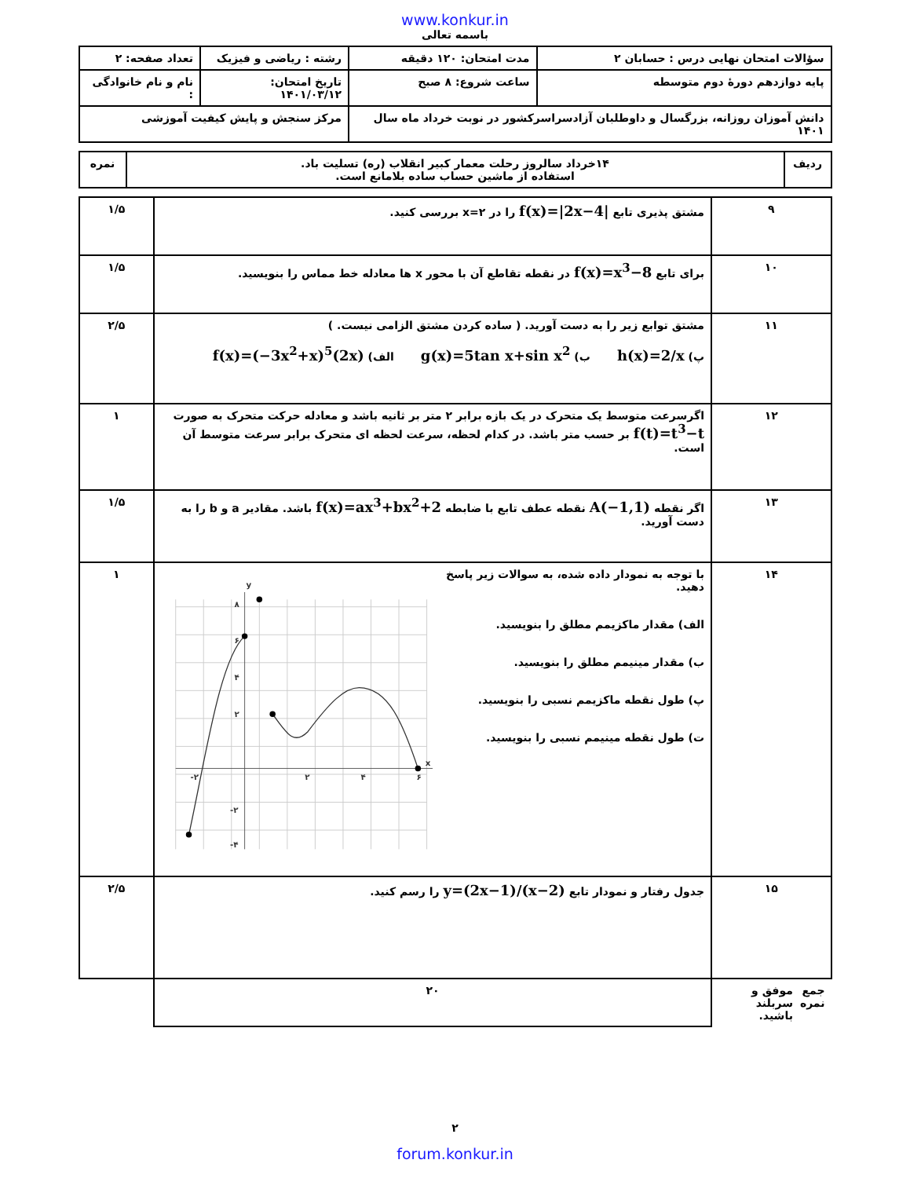www.konkur.in
باسمه تعالی
| سؤالات امتحان نهایی درس : حسابان ۲ | مدت امتحان: ۱۲۰ دقیقه | رشته : ریاضی و فیزیک | تعداد صفحه: ۲ |
| پایه دوازدهم دورهٔ دوم متوسطه | ساعت شروع: ۸ صبح | تاریخ امتحان: ۱۴۰۱/۰۳/۱۲ | نام و نام خانوادگی : |
| دانش آموزان روزانه، بزرگسال و داوطلبان آزادسراسرکشور در نوبت خرداد ماه سال ۱۴۰۱ | | مرکز سنجش و پایش کیفیت آموزشی | |
| ردیف | ۱۴خرداد سالروز رحلت معمار کبیر انقلاب (ره) تسلیت باد. استفاده از ماشین حساب ساده بلامانع است. | نمره |
| ۹ | مشتق پذیری تابع f(x)=/2x−4/ را در x=۲ بررسی کنید. | ۱/۵ |
| ۱۰ | برای تابع f(x)=x<sup>3</sup>−8 در نقطه تقاطع آن با محور x ها معادله خط مماس را بنویسید. | ۱/۵ |
| ۱۱ | مشتق توابع زیر را به دست آورید. ( ساده کردن مشتق الزامی نیست. ) پ) h(x)=2/x ب) g(x)=5tan x+sin x<sup>2</sup> الف) f(x)=(−3x<sup>2</sup>+x)<sup>5</sup>(2x) | ۲/۵ |
| ۱۲ | اگرسرعت متوسط یک متحرک در یک بازه برابر ۲ متر بر ثانیه باشد و معادله حرکت متحرک به صورت f(t)=t<sup>3</sup>−t بر حسب متر باشد. در کدام لحظه، سرعت لحظه ای متحرک برابر سرعت متوسط آن است. | ۱ |
| ۱۳ | اگر نقطه A(−1,1) نقطه عطف تابع با ضابطه f(x)=ax<sup>3</sup>+bx<sup>2</sup>+2 باشد. مقادیر a و b را به دست آورید. | ۱/۵ |
| ۱۴ | با توجه به نمودار داده شده، به سوالات زیر پاسخ دهید. الف) مقدار ماکزیمم مطلق را بنویسید. ب) مقدار مینیمم مطلق را بنویسید. پ) طول نقطه ماکزیمم نسبی را بنویسید. ت) طول نقطه مینیمم نسبی را بنویسید. y x ۸ ۶ ۴ ۲ -۲ ۲ ۴ ۶ -۲ -۴ | ۱ |
| ۱۵ | جدول رفتار و نمودار تابع y=(2x−1)/(x−2) را رسم کنید. | ۲/۵ |
| جمع نمره موفق و سربلند باشید. | | ۲۰ |
۲
forum.konkur.in